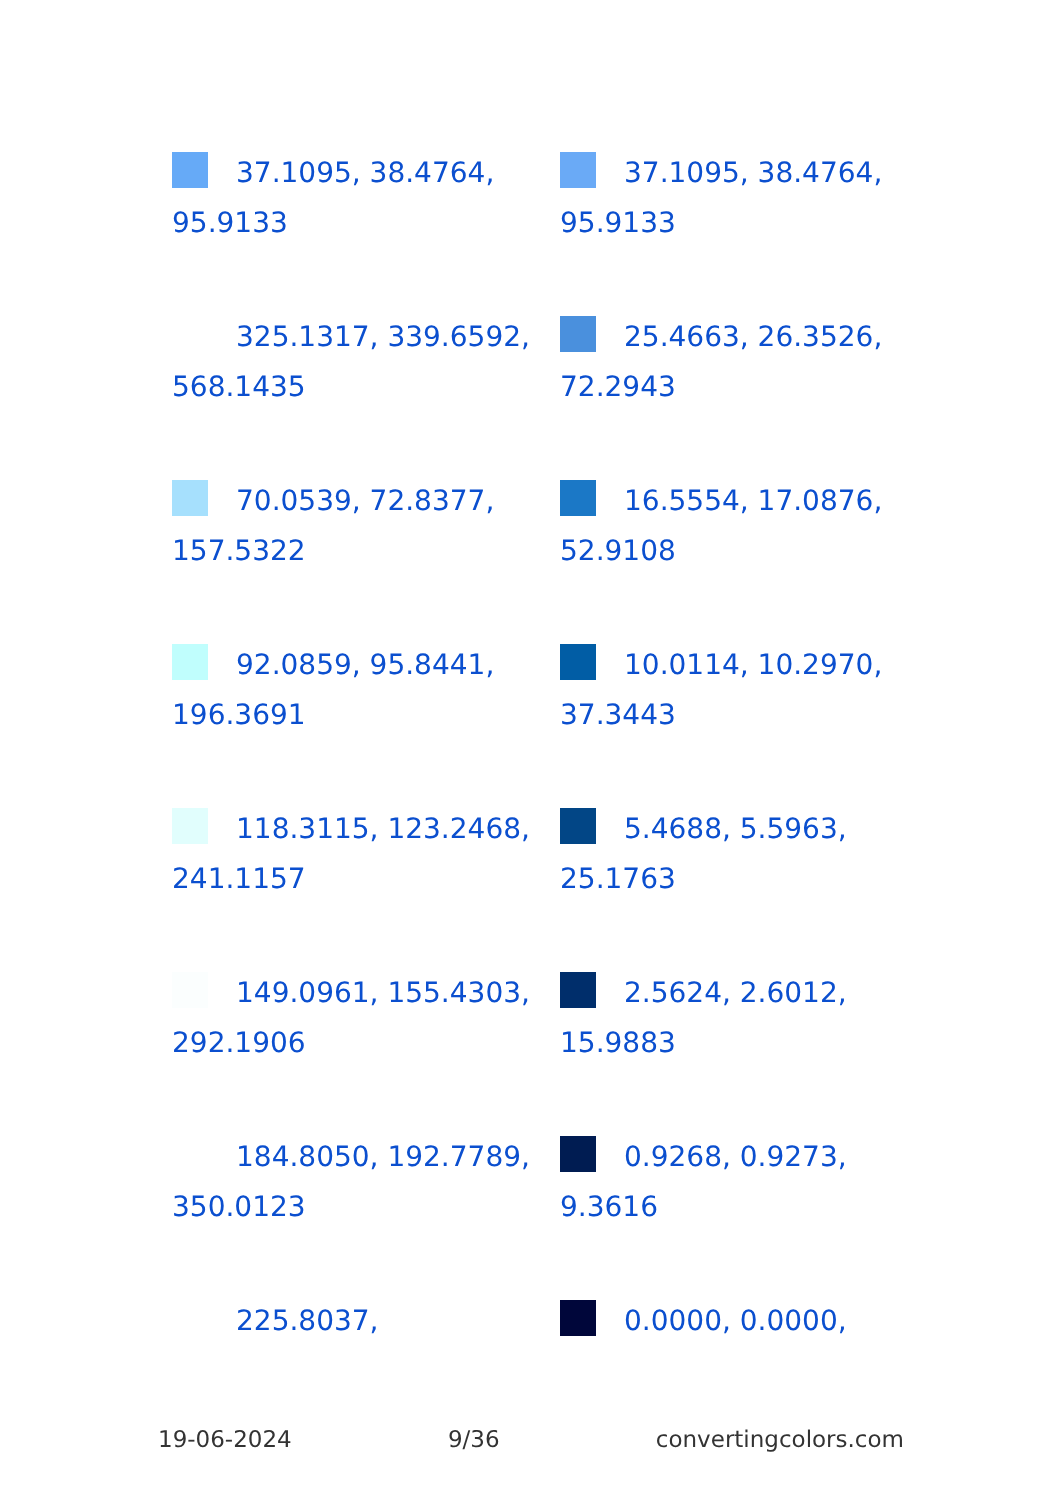37.1095, 38.4764, 95.9133
37.1095, 38.4764, 95.9133
325.1317, 339.6592, 568.1435
25.4663, 26.3526, 72.2943
70.0539, 72.8377, 157.5322
16.5554, 17.0876, 52.9108
92.0859, 95.8441, 196.3691
10.0114, 10.2970, 37.3443
118.3115, 123.2468, 241.1157
5.4688, 5.5963, 25.1763
149.0961, 155.4303, 292.1906
2.5624, 2.6012, 15.9883
184.8050, 192.7789, 350.0123
0.9268, 0.9273, 9.3616
225.8037,
0.0000, 0.0000,
19-06-2024 9/36 convertingcolors.com